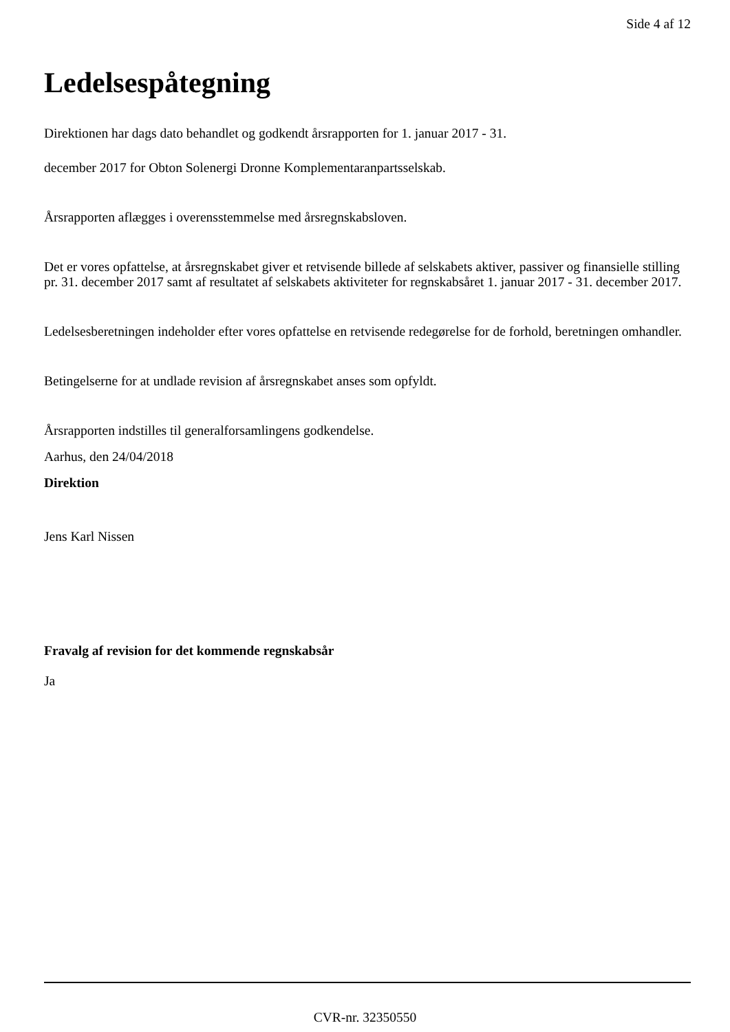Side 4 af 12
Ledelsespåtegning
Direktionen har dags dato behandlet og godkendt årsrapporten for 1. januar 2017 - 31.
december 2017 for Obton Solenergi Dronne Komplementaranpartsselskab.
Årsrapporten aflægges i overensstemmelse med årsregnskabsloven.
Det er vores opfattelse, at årsregnskabet giver et retvisende billede af selskabets aktiver, passiver og finansielle stilling pr. 31. december 2017 samt af resultatet af selskabets aktiviteter for regnskabsåret 1. januar 2017 - 31. december 2017.
Ledelsesberetningen indeholder efter vores opfattelse en retvisende redegørelse for de forhold, beretningen omhandler.
Betingelserne for at undlade revision af årsregnskabet anses som opfyldt.
Årsrapporten indstilles til generalforsamlingens godkendelse.
Aarhus, den 24/04/2018
Direktion
Jens Karl Nissen
Fravalg af revision for det kommende regnskabsår
Ja
CVR-nr. 32350550